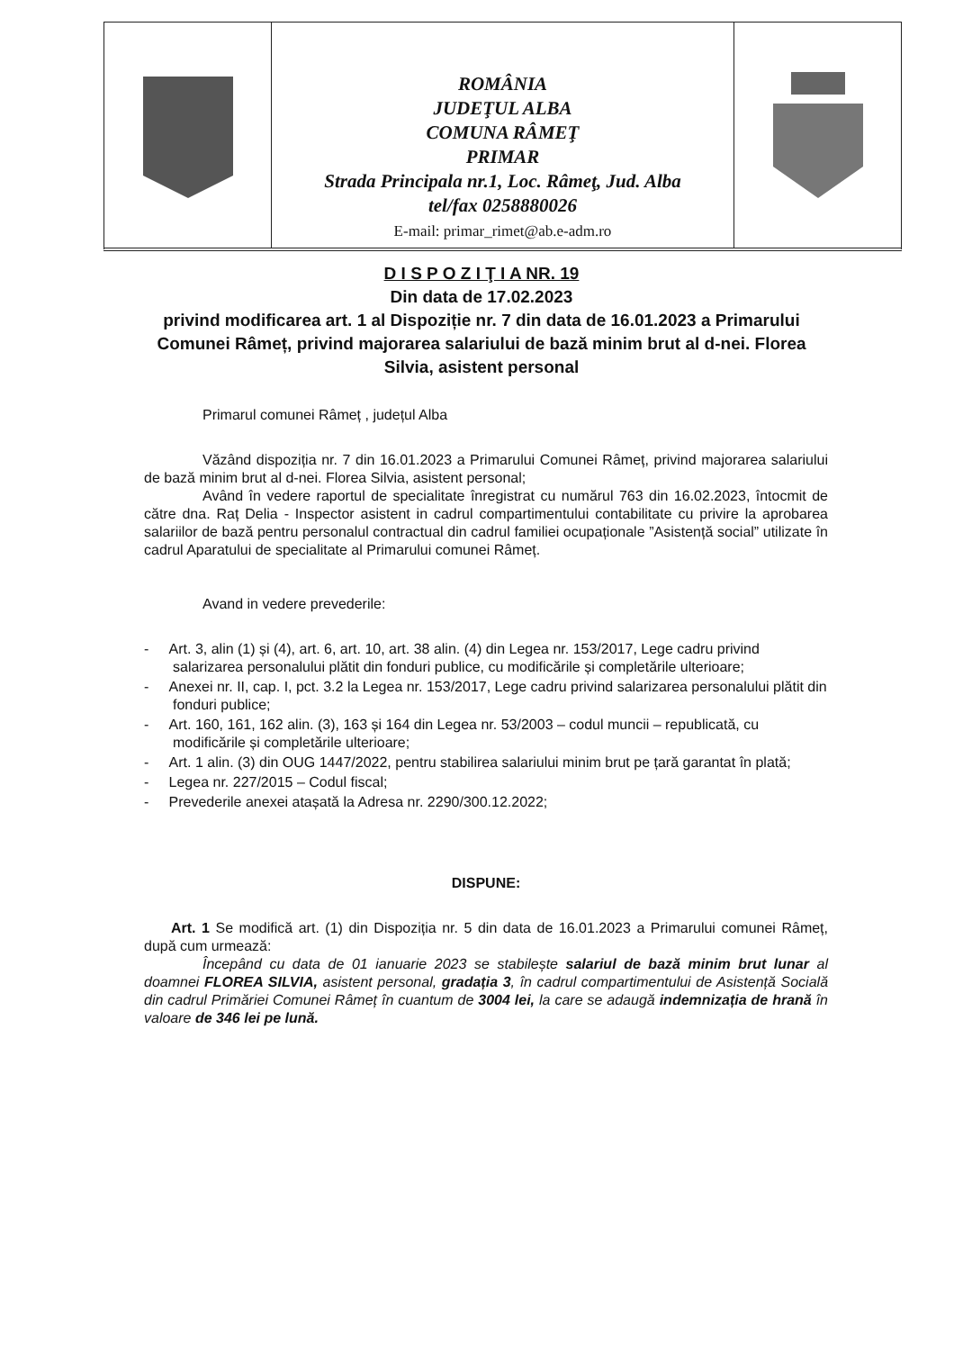ROMÂNIA
JUDEŢUL ALBA
COMUNA RÂMEŢ
PRIMAR
Strada Principala nr.1, Loc. Râmeţ, Jud. Alba
tel/fax 0258880026
E-mail: primar_rimet@ab.e-adm.ro
D I S P O Z I Ţ I A NR. 19
Din data de 17.02.2023
privind modificarea art. 1 al Dispoziție nr. 7 din data de 16.01.2023 a Primarului Comunei Râmeț, privind majorarea salariului de bază minim brut al d-nei. Florea Silvia, asistent personal
Primarul comunei Râmeț , județul Alba
Văzând dispoziția nr. 7 din 16.01.2023 a Primarului Comunei Râmeț, privind majorarea salariului de bază minim brut al d-nei. Florea Silvia, asistent personal;
Având în vedere raportul de specialitate înregistrat cu numărul 763 din 16.02.2023, întocmit de către dna. Raț Delia - Inspector asistent in cadrul compartimentului contabilitate cu privire la aprobarea salariilor de bază pentru personalul contractual din cadrul familiei ocupaționale ”Asistență social” utilizate în cadrul Aparatului de specialitate al Primarului comunei Râmeț.
Avand in vedere prevederile:
- Art. 3, alin (1) și (4), art. 6, art. 10, art. 38 alin. (4) din Legea nr. 153/2017, Lege cadru privind salarizarea personalului plătit din fonduri publice, cu modificările și completările ulterioare;
- Anexei nr. II, cap. I, pct. 3.2 la Legea nr. 153/2017, Lege cadru privind salarizarea personalului plătit din fonduri publice;
- Art. 160, 161, 162 alin. (3), 163 și 164 din Legea nr. 53/2003 – codul muncii – republicată, cu modificările și completările ulterioare;
- Art. 1 alin. (3) din OUG 1447/2022, pentru stabilirea salariului minim brut pe țară garantat în plată;
- Legea nr. 227/2015 – Codul fiscal;
- Prevederile anexei atașată la Adresa nr. 2290/300.12.2022;
DISPUNE:
Art. 1 Se modifică art. (1) din Dispoziția nr. 5 din data de 16.01.2023 a Primarului comunei Râmeț, după cum urmează:
Începând cu data de 01 ianuarie 2023 se stabilește salariul de bază minim brut lunar al doamnei FLOREA SILVIA, asistent personal, gradația 3, în cadrul compartimentului de Asistență Socială din cadrul Primăriei Comunei Râmeț în cuantum de 3004 lei, la care se adaugă indemnizația de hrană în valoare de 346 lei pe lună.